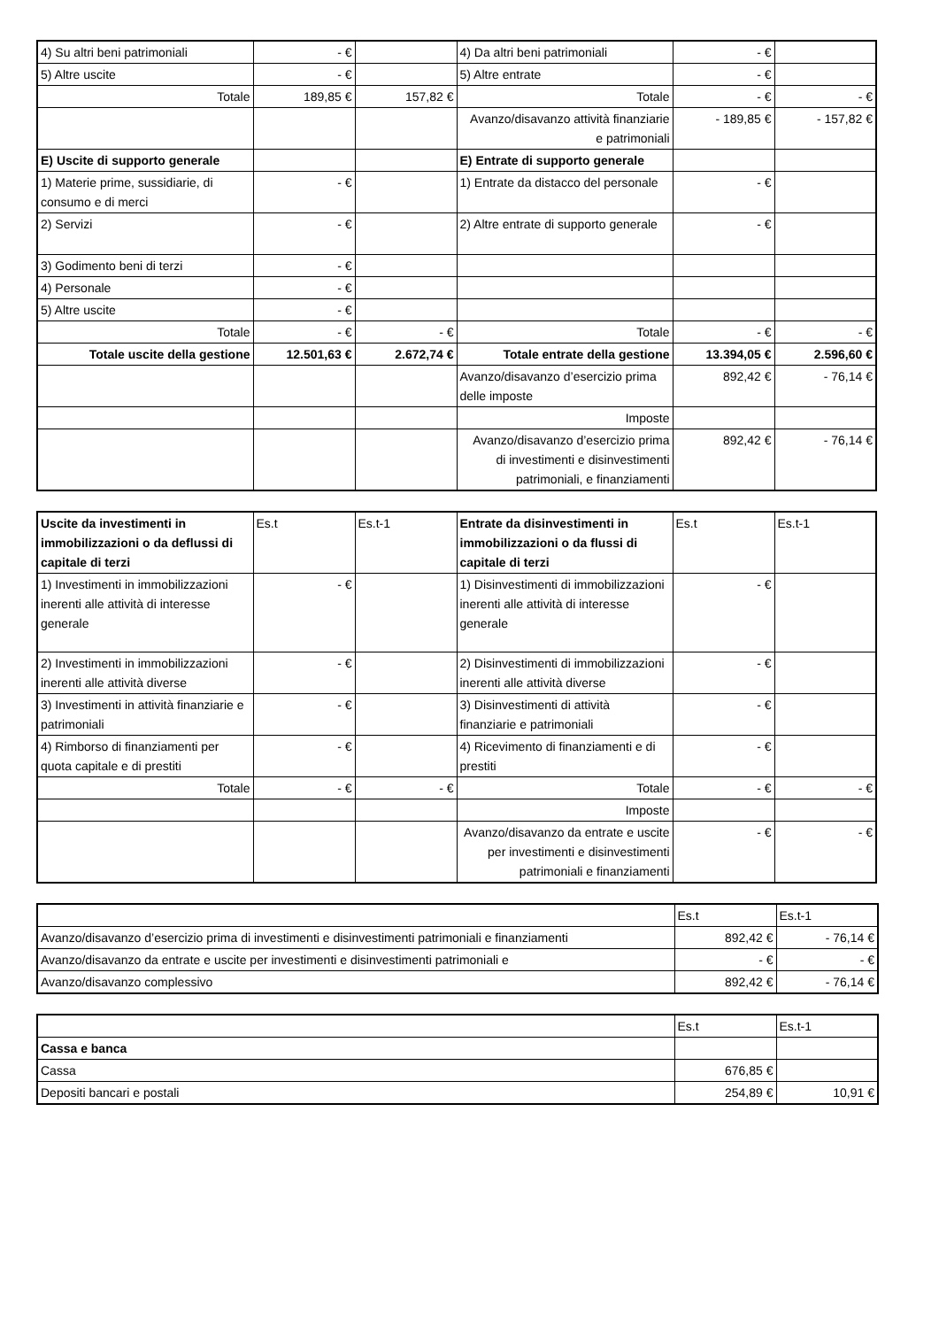| 4) Su altri beni patrimoniali | - € | | 4) Da altri beni patrimoniali | - € | |
| 5) Altre uscite | - € | | 5) Altre entrate | - € | |
| Totale | 189,85 € | 157,82 € | Totale | - € | - € |
| | | | Avanzo/disavanzo attività finanziarie e patrimoniali | - 189,85 € | - 157,82 € |
| E) Uscite di supporto generale | | | E) Entrate di supporto generale | | |
| 1) Materie prime, sussidiarie, di consumo e di merci | - € | | 1) Entrate da distacco del personale | - € | |
| 2) Servizi | - € | | 2) Altre entrate di supporto generale | - € | |
| 3) Godimento beni di terzi | - € | | | | |
| 4) Personale | - € | | | | |
| 5) Altre uscite | - € | | | | |
| Totale | - € | - € | Totale | - € | - € |
| Totale uscite della gestione | 12.501,63 € | 2.672,74 € | Totale entrate della gestione | 13.394,05 € | 2.596,60 € |
| | | | Avanzo/disavanzo d’esercizio prima delle imposte | 892,42 € | - 76,14 € |
| | | | Imposte | | |
| | | | Avanzo/disavanzo d’esercizio prima di investimenti e disinvestimenti patrimoniali, e finanziamenti | 892,42 € | - 76,14 € |
| Uscite da investimenti in immobilizzazioni o da deflussi di capitale di terzi | Es.t | Es.t-1 | Entrate da disinvestimenti in immobilizzazioni o da flussi di capitale di terzi | Es.t | Es.t-1 |
| --- | --- | --- | --- | --- | --- |
| 1) Investimenti in immobilizzazioni inerenti alle attività di interesse generale | - € | | 1) Disinvestimenti di immobilizzazioni inerenti alle attività di interesse generale | - € | |
| 2) Investimenti in immobilizzazioni inerenti alle attività diverse | - € | | 2) Disinvestimenti di immobilizzazioni inerenti alle attività diverse | - € | |
| 3) Investimenti in attività finanziarie e patrimoniali | - € | | 3) Disinvestimenti di attività finanziarie e patrimoniali | - € | |
| 4) Rimborso di finanziamenti per quota capitale e di prestiti | - € | | 4) Ricevimento di finanziamenti e di prestiti | - € | |
| Totale | - € | - € | Totale | - € | - € |
| | | | Imposte | | |
| | | | Avanzo/disavanzo da entrate e uscite per investimenti e disinvestimenti patrimoniali e finanziamenti | - € | - € |
| | Es.t | Es.t-1 |
| Avanzo/disavanzo d’esercizio prima di investimenti e disinvestimenti patrimoniali e finanziamenti | 892,42 € | - 76,14 € |
| Avanzo/disavanzo da entrate e uscite per investimenti e disinvestimenti patrimoniali e | - € | - € |
| Avanzo/disavanzo complessivo | 892,42 € | - 76,14 € |
| | Es.t | Es.t-1 |
| Cassa e banca | | |
| Cassa | 676,85 € | |
| Depositi bancari e postali | 254,89 € | 10,91 € |